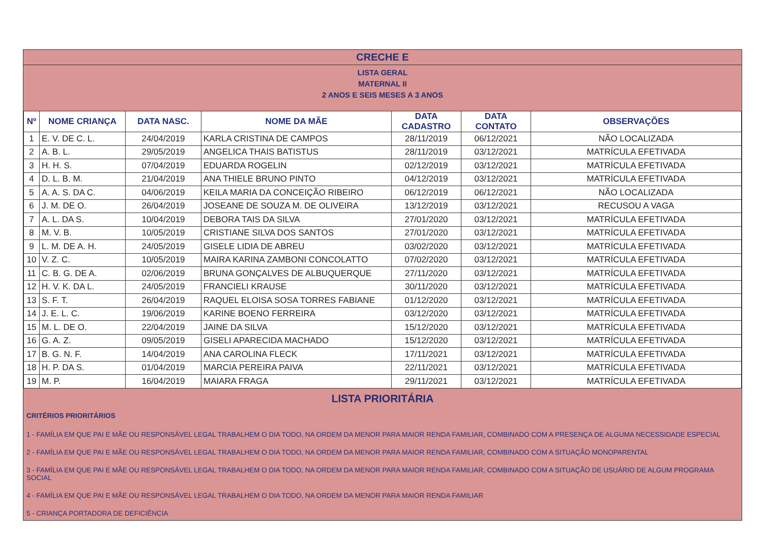CRECHE E
LISTA GERAL
MATERNAL II
2 ANOS E SEIS MESES A 3 ANOS
| Nº | NOME CRIANÇA | DATA NASC. | NOME DA MÃE | DATA CADASTRO | DATA CONTATO | OBSERVAÇÕES |
| --- | --- | --- | --- | --- | --- | --- |
| 1 | E. V. DE C. L. | 24/04/2019 | KARLA CRISTINA DE CAMPOS | 28/11/2019 | 06/12/2021 | NÃO LOCALIZADA |
| 2 | A. B. L. | 29/05/2019 | ANGELICA THAIS BATISTUS | 28/11/2019 | 03/12/2021 | MATRÍCULA EFETIVADA |
| 3 | H. H. S. | 07/04/2019 | EDUARDA ROGELIN | 02/12/2019 | 03/12/2021 | MATRÍCULA EFETIVADA |
| 4 | D. L. B. M. | 21/04/2019 | ANA THIELE BRUNO PINTO | 04/12/2019 | 03/12/2021 | MATRÍCULA EFETIVADA |
| 5 | A. A. S. DA C. | 04/06/2019 | KEILA MARIA DA CONCEIÇÃO RIBEIRO | 06/12/2019 | 06/12/2021 | NÃO LOCALIZADA |
| 6 | J. M. DE O. | 26/04/2019 | JOSEANE DE SOUZA M. DE OLIVEIRA | 13/12/2019 | 03/12/2021 | RECUSOU A VAGA |
| 7 | A. L. DA S. | 10/04/2019 | DEBORA TAIS DA SILVA | 27/01/2020 | 03/12/2021 | MATRÍCULA EFETIVADA |
| 8 | M. V. B. | 10/05/2019 | CRISTIANE SILVA DOS SANTOS | 27/01/2020 | 03/12/2021 | MATRÍCULA EFETIVADA |
| 9 | L. M. DE A. H. | 24/05/2019 | GISELE LIDIA DE ABREU | 03/02/2020 | 03/12/2021 | MATRÍCULA EFETIVADA |
| 10 | V. Z. C. | 10/05/2019 | MAIRA KARINA ZAMBONI CONCOLATTO | 07/02/2020 | 03/12/2021 | MATRÍCULA EFETIVADA |
| 11 | C. B. G. DE A. | 02/06/2019 | BRUNA GONÇALVES DE ALBUQUERQUE | 27/11/2020 | 03/12/2021 | MATRÍCULA EFETIVADA |
| 12 | H. V. K. DA L. | 24/05/2019 | FRANCIELI KRAUSE | 30/11/2020 | 03/12/2021 | MATRÍCULA EFETIVADA |
| 13 | S. F. T. | 26/04/2019 | RAQUEL ELOISA SOSA TORRES FABIANE | 01/12/2020 | 03/12/2021 | MATRÍCULA EFETIVADA |
| 14 | J. E. L. C. | 19/06/2019 | KARINE BOENO FERREIRA | 03/12/2020 | 03/12/2021 | MATRÍCULA EFETIVADA |
| 15 | M. L. DE O. | 22/04/2019 | JAINE DA SILVA | 15/12/2020 | 03/12/2021 | MATRÍCULA EFETIVADA |
| 16 | G. A. Z. | 09/05/2019 | GISELI APARECIDA MACHADO | 15/12/2020 | 03/12/2021 | MATRÍCULA EFETIVADA |
| 17 | B. G. N. F. | 14/04/2019 | ANA CAROLINA FLECK | 17/11/2021 | 03/12/2021 | MATRÍCULA EFETIVADA |
| 18 | H. P. DA S. | 01/04/2019 | MARCIA PEREIRA PAIVA | 22/11/2021 | 03/12/2021 | MATRÍCULA EFETIVADA |
| 19 | M. P. | 16/04/2019 | MAIARA FRAGA | 29/11/2021 | 03/12/2021 | MATRÍCULA EFETIVADA |
LISTA PRIORITÁRIA
CRITÉRIOS PRIORITÁRIOS
1 - FAMÍLIA EM QUE PAI E MÃE OU RESPONSÁVEL LEGAL TRABALHEM O DIA TODO, NA ORDEM DA MENOR PARA MAIOR RENDA FAMILIAR, COMBINADO COM A PRESENÇA DE ALGUMA NECESSIDADE ESPECIAL
2 - FAMÍLIA EM QUE PAI E MÃE OU RESPONSÁVEL LEGAL TRABALHEM O DIA TODO, NA ORDEM DA MENOR PARA MAIOR RENDA FAMILIAR, COMBINADO COM A SITUAÇÃO MONOPARENTAL
3 - FAMÍLIA EM QUE PAI E MÃE OU RESPONSÁVEL LEGAL TRABALHEM O DIA TODO, NA ORDEM DA MENOR PARA MAIOR RENDA FAMILIAR, COMBINADO COM A SITUAÇÃO DE USUÁRIO DE ALGUM PROGRAMA SOCIAL
4 - FAMÍLIA EM QUE PAI E MÃE OU RESPONSÁVEL LEGAL TRABALHEM O DIA TODO, NA ORDEM DA MENOR PARA MAIOR RENDA FAMILIAR
5 - CRIANÇA PORTADORA DE DEFICIÊNCIA